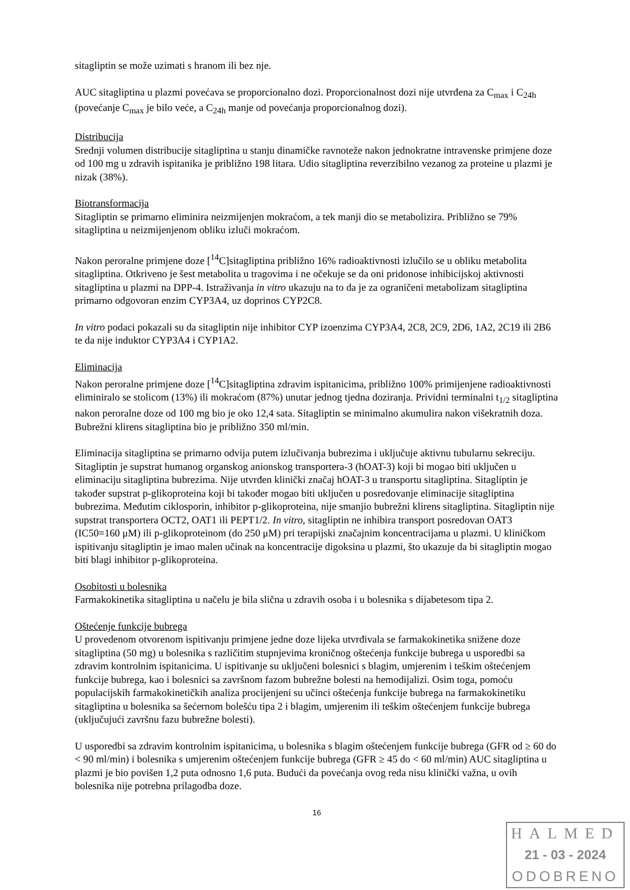sitagliptin se može uzimati s hranom ili bez nje.
AUC sitagliptina u plazmi povećava se proporcionalno dozi. Proporcionalnost dozi nije utvrđena za C<sub>max</sub> i C<sub>24h</sub> (povećanje C<sub>max</sub> je bilo veće, a C<sub>24h</sub> manje od povećanja proporcionalnog dozi).
Distribucija
Srednji volumen distribucije sitagliptina u stanju dinamičke ravnoteže nakon jednokratne intravenske primjene doze od 100 mg u zdravih ispitanika je približno 198 litara. Udio sitagliptina reverzibilno vezanog za proteine u plazmi je nizak (38%).
Biotransformacija
Sitagliptin se primarno eliminira neizmijenjen mokraćom, a tek manji dio se metabolizira. Približno se 79% sitagliptina u neizmijenjenom obliku izluči mokraćom.
Nakon peroralne primjene doze [<sup>14</sup>C]sitagliptina približno 16% radioaktivnosti izlučilo se u obliku metabolita sitagliptina. Otkriveno je šest metabolita u tragovima i ne očekuje se da oni pridonose inhibicijskoj aktivnosti sitagliptina u plazmi na DPP-4. Istraživanja in vitro ukazuju na to da je za ograničeni metabolizam sitagliptina primarno odgovoran enzim CYP3A4, uz doprinos CYP2C8.
In vitro podaci pokazali su da sitagliptin nije inhibitor CYP izoenzima CYP3A4, 2C8, 2C9, 2D6, 1A2, 2C19 ili 2B6 te da nije induktor CYP3A4 i CYP1A2.
Eliminacija
Nakon peroralne primjene doze [<sup>14</sup>C]sitagliptina zdravim ispitanicima, približno 100% primijenjene radioaktivnosti eliminiralo se stolicom (13%) ili mokraćom (87%) unutar jednog tjedna doziranja. Prividni terminalni t<sub>1/2</sub> sitagliptina nakon peroralne doze od 100 mg bio je oko 12,4 sata. Sitagliptin se minimalno akumulira nakon višekratnih doza. Bubrežni klirens sitagliptina bio je približno 350 ml/min.
Eliminacija sitagliptina se primarno odvija putem izlučivanja bubrezima i uključuje aktivnu tubularnu sekreciju. Sitagliptin je supstrat humanog organskog anionskog transportera-3 (hOAT-3) koji bi mogao biti uključen u eliminaciju sitagliptina bubrezima. Nije utvrđen klinički značaj hOAT-3 u transportu sitagliptina. Sitagliptin je također supstrat p-glikoproteina koji bi također mogao biti uključen u posredovanje eliminacije sitagliptina bubrezima. Međutim ciklosporin, inhibitor p-glikoproteina, nije smanjio bubrežni klirens sitagliptina. Sitagliptin nije supstrat transportera OCT2, OAT1 ili PEPT1/2. In vitro, sitagliptin ne inhibira transport posredovan OAT3 (IC50=160 μM) ili p-glikoproteinom (do 250 μM) pri terapijski značajnim koncentracijama u plazmi. U kliničkom ispitivanju sitagliptin je imao malen učinak na koncentracije digoksina u plazmi, što ukazuje da bi sitagliptin mogao biti blagi inhibitor p-glikoproteina.
Osobitosti u bolesnika
Farmakokinetika sitagliptina u načelu je bila slična u zdravih osoba i u bolesnika s dijabetesom tipa 2.
Oštećenje funkcije bubrega
U provedenom otvorenom ispitivanju primjene jedne doze lijeka utvrđivala se farmakokinetika snižene doze sitagliptina (50 mg) u bolesnika s različitim stupnjevima kroničnog oštećenja funkcije bubrega u usporedbi sa zdravim kontrolnim ispitanicima. U ispitivanje su uključeni bolesnici s blagim, umjerenim i teškim oštećenjem funkcije bubrega, kao i bolesnici sa završnom fazom bubrežne bolesti na hemodijalizi. Osim toga, pomoću populacijskih farmakokinetičkih analiza procijenjeni su učinci oštećenja funkcije bubrega na farmakokinetiku sitagliptina u bolesnika sa šećernom bolešću tipa 2 i blagim, umjerenim ili teškim oštećenjem funkcije bubrega (uključujući završnu fazu bubrežne bolesti).
U usporedbi sa zdravim kontrolnim ispitanicima, u bolesnika s blagim oštećenjem funkcije bubrega (GFR od ≥ 60 do < 90 ml/min) i bolesnika s umjerenim oštećenjem funkcije bubrega (GFR ≥ 45 do < 60 ml/min) AUC sitagliptina u plazmi je bio povišen 1,2 puta odnosno 1,6 puta. Budući da povećanja ovog reda nisu klinički važna, u ovih bolesnika nije potrebna prilagodba doze.
16
HALMED
21 - 03 - 2024
ODOBRENO